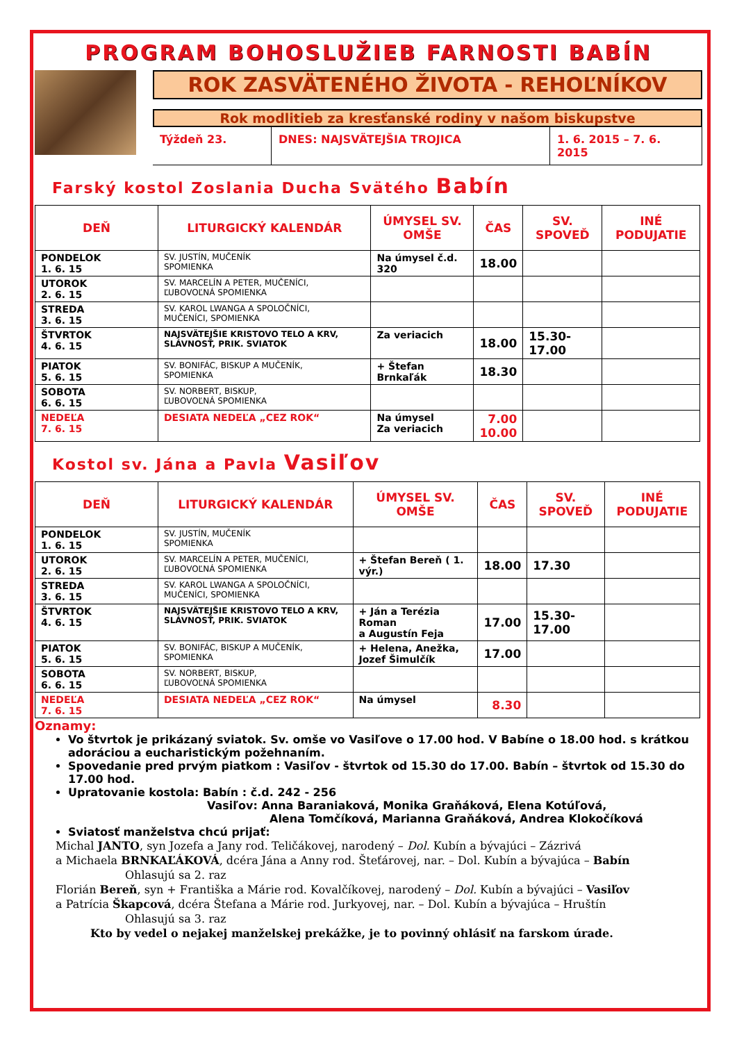PROGRAM BOHOSLUŽIEB FARNOSTI BABÍN
ROK ZASVÄTENÉHO ŽIVOTA - REHOĽNÍKOV
Rok modlitieb za kresťanské rodiny v našom biskupstve
Týždeň 23. DNES: NAJSVÄTEJŠIA TROJICA 1. 6. 2015 – 7. 6. 2015
Farský kostol Zoslania Ducha Svätého Babín
| DEŇ | LITURGICKÝ KALENDÁR | ÚMYSEL SV. OMŠE | ČAS | SV. SPOVEĎ | INÉ PODUJATIE |
| --- | --- | --- | --- | --- | --- |
| PONDELOK 1. 6. 15 | SV. JUSTÍN, MUČENÍK SPOMIENKA | Na úmysel č.d. 320 | 18.00 | | |
| UTOROK 2. 6. 15 | SV. MARCELÍN A PETER, MUČENÍCI, ĽUBOVOĽNÁ SPOMIENKA | | | | |
| STREDA 3. 6. 15 | SV. KAROL LWANGA A SPOLOČNÍCI, MUČENÍCI, SPOMIENKA | | | | |
| ŠTVRTOK 4. 6. 15 | NAJSVÄTEJŠIE KRISTOVO TELO A KRV, SLÁVNOSŤ, PRIK. SVIATOK | Za veriacich | 18.00 | 15.30- 17.00 | |
| PIATOK 5. 6. 15 | SV. BONIFÁC, BISKUP A MUČENÍK, SPOMIENKA | + Štefan Brnkaľák | 18.30 | | |
| SOBOTA 6. 6. 15 | SV. NORBERT, BISKUP, ĽUBOVOĽNÁ SPOMIENKA | | | | |
| NEDEĽA 7. 6. 15 | DESIATA NEDEĽA „CEZ ROK“ | Na úmysel Za veriacich | 7.00 10.00 | | |
Kostol sv. Jána a Pavla Vasiľov
| DEŇ | LITURGICKÝ KALENDÁR | ÚMYSEL SV. OMŠE | ČAS | SV. SPOVEĎ | INÉ PODUJATIE |
| --- | --- | --- | --- | --- | --- |
| PONDELOK 1. 6. 15 | SV. JUSTÍN, MUČENÍK SPOMIENKA | | | | |
| UTOROK 2. 6. 15 | SV. MARCELÍN A PETER, MUČENÍCI, ĽUBOVOĽNÁ SPOMIENKA | + Štefan Bereň ( 1. výr.) | 18.00 | 17.30 | |
| STREDA 3. 6. 15 | SV. KAROL LWANGA A SPOLOČNÍCI, MUČENÍCI, SPOMIENKA | | | | |
| ŠTVRTOK 4. 6. 15 | NAJSVÄTEJŠIE KRISTOVO TELO A KRV, SLÁVNOSŤ, PRIK. SVIATOK | + Ján a Terézia Roman a Augustín Feja | 17.00 | 15.30- 17.00 | |
| PIATOK 5. 6. 15 | SV. BONIFÁC, BISKUP A MUČENÍK, SPOMIENKA | + Helena, Anežka, Jozef Šimulčík | 17.00 | | |
| SOBOTA 6. 6. 15 | SV. NORBERT, BISKUP, ĽUBOVOĽNÁ SPOMIENKA | | | | |
| NEDEĽA 7. 6. 15 | DESIATA NEDEĽA „CEZ ROK“ | Na úmysel | 8.30 | | |
Oznamy:
Vo štvrtok je prikázaný sviatok. Sv. omše vo Vasiľove o 17.00 hod. V Babíne o 18.00 hod. s krátkou adoráciou a eucharistickým požehnaním.
Spovedanie pred prvým piatkom : Vasiľov - štvrtok od 15.30 do 17.00. Babín – štvrtok od 15.30 do 17.00 hod.
Upratovanie kostola: Babín : č.d. 242 - 256
Vasiľov: Anna Baraniaková, Monika Graňáková, Elena Kotúľová,
Alena Tomčíková, Marianna Graňáková, Andrea Klokočíková
Sviatosť manželstva chcú prijať:
Michal JANTO, syn Jozefa a Jany rod. Teličákovej, narodený – Dol. Kubín a bývajúci – Zázrivá
a Michaela BRNKAĽÁKOVÁ, dcéra Jána a Anny rod. Šteťárovej, nar. – Dol. Kubín a bývajúca – Babín
Ohlasujú sa 2. raz
Florián Bereň, syn + Františka a Márie rod. Kovalčíkovej, narodený – Dol. Kubín a bývajúci – Vasiľov
a Patrícia Škapcová, dcéra Štefana a Márie rod. Jurkyovej, nar. – Dol. Kubín a bývajúca – Hruštín
Ohlasujú sa 3. raz
Kto by vedel o nejakej manželskej prekážke, je to povinný ohlásiť na farskom úrade.